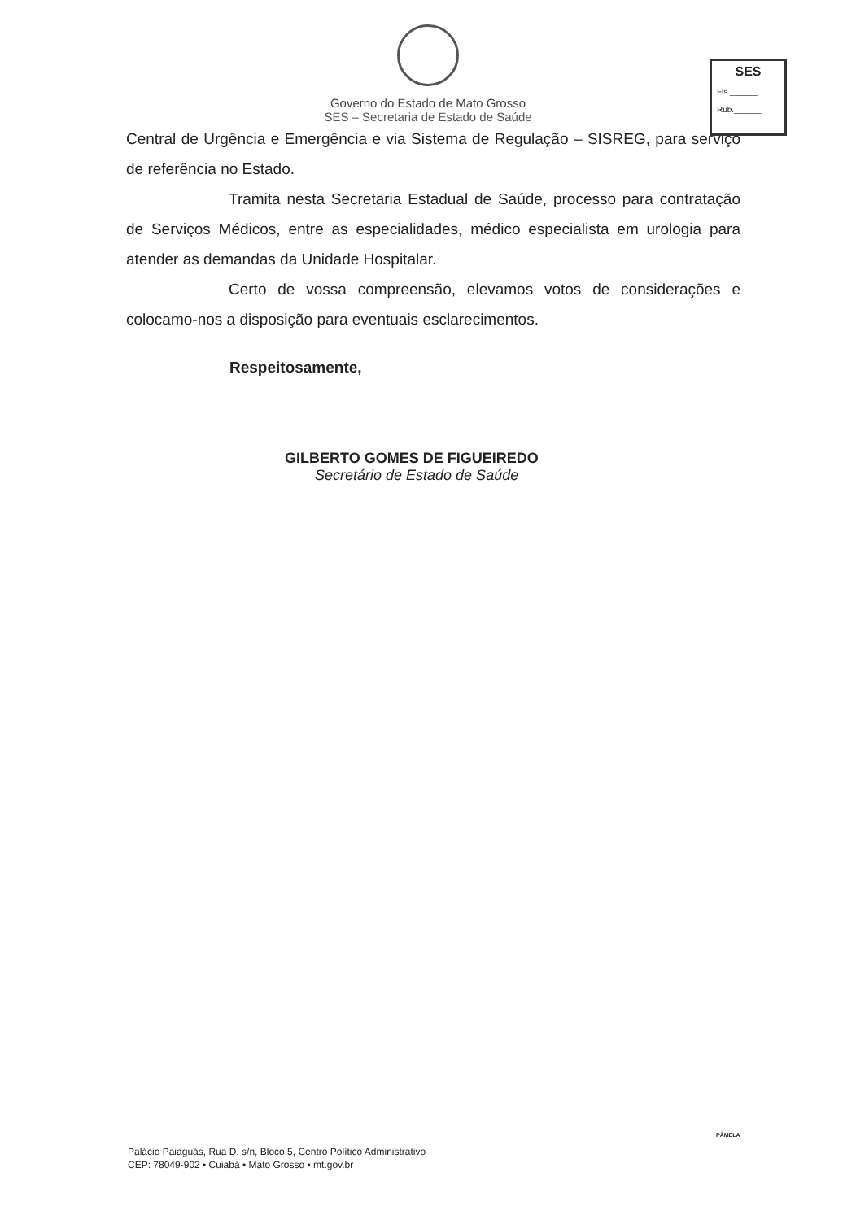Governo do Estado de Mato Grosso
SES – Secretaria de Estado de Saúde
SES
Fls.______
Rub.______
Central de Urgência e Emergência e via Sistema de Regulação – SISREG, para serviço de referência no Estado.
Tramita nesta Secretaria Estadual de Saúde, processo para contratação de Serviços Médicos, entre as especialidades, médico especialista em urologia para atender as demandas da Unidade Hospitalar.
Certo de vossa compreensão, elevamos votos de considerações e colocamo-nos a disposição para eventuais esclarecimentos.
Respeitosamente,
GILBERTO GOMES DE FIGUEIREDO
Secretário de Estado de Saúde
PÂMELA
Palácio Paiaguás, Rua D, s/n, Bloco 5, Centro Político Administrativo
CEP: 78049-902 • Cuiabá • Mato Grosso • mt.gov.br